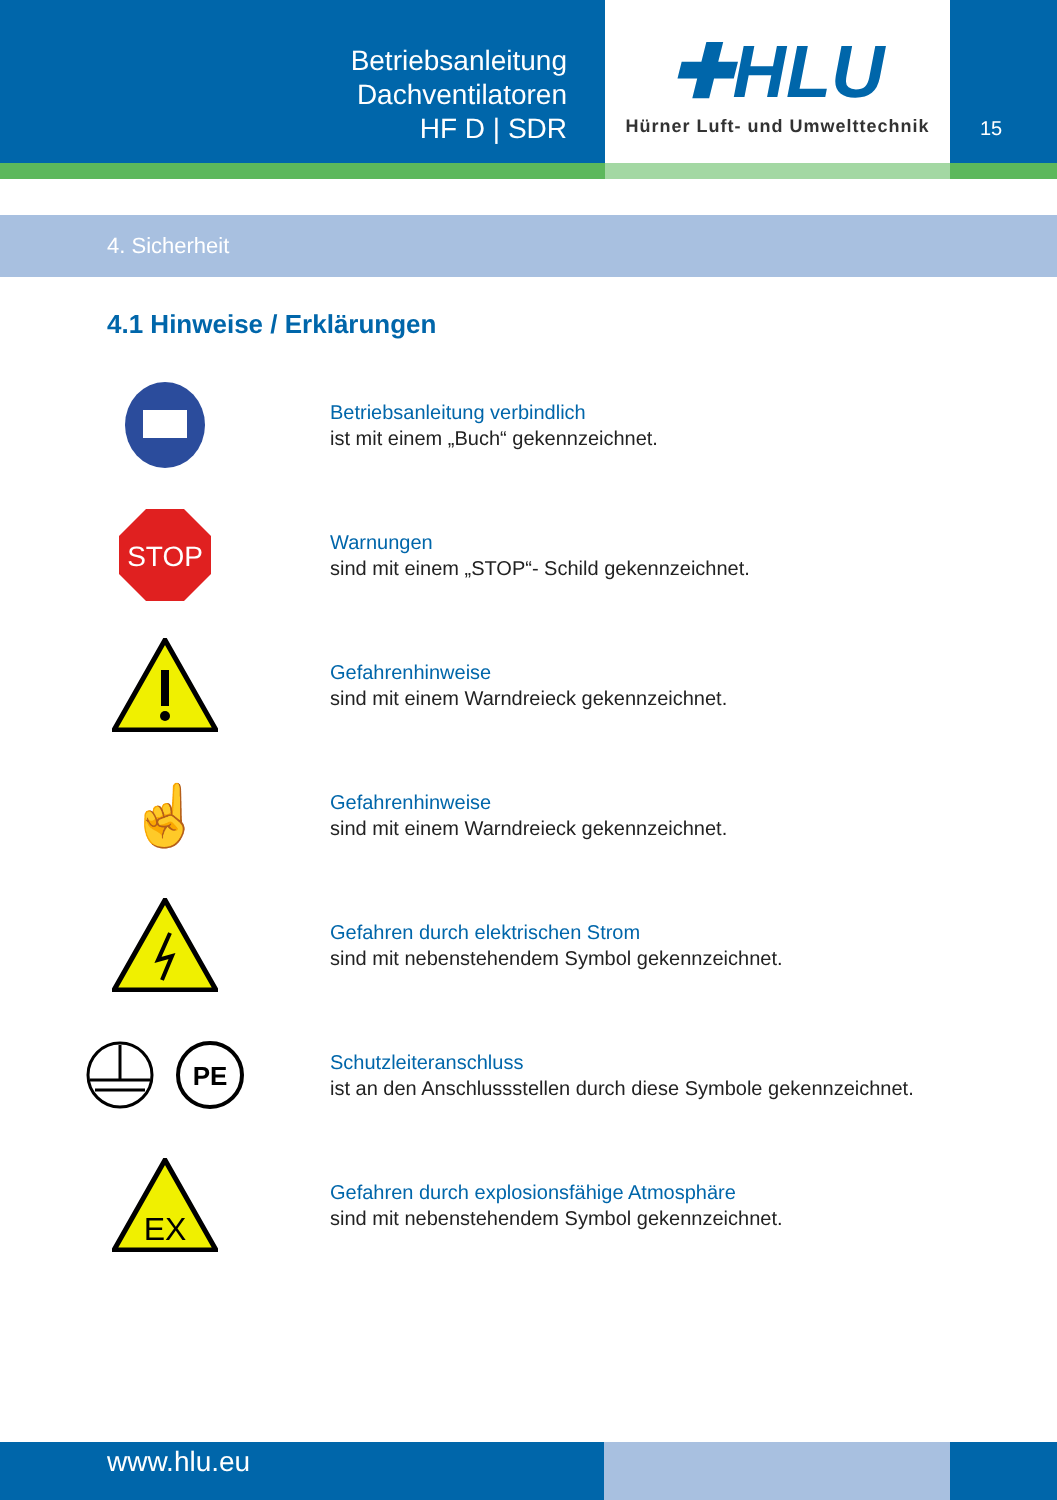Betriebsanleitung
Dachventilatoren
HF D | SDR
✚HLU
Hürner Luft- und Umwelttechnik
15
4. Sicherheit
4.1 Hinweise / Erklärungen
Betriebsanleitung verbindlich
ist mit einem „Buch“ gekennzeichnet.
STOP
Warnungen
sind mit einem „STOP“- Schild gekennzeichnet.
Gefahrenhinweise
sind mit einem Warndreieck gekennzeichnet.
☝
Gefahrenhinweise
sind mit einem Warndreieck gekennzeichnet.
Gefahren durch elektrischen Strom
sind mit nebenstehendem Symbol gekennzeichnet.
PE
Schutzleiteranschluss
ist an den Anschlussstellen durch diese Symbole gekennzeichnet.
EX
Gefahren durch explosionsfähige Atmosphäre
sind mit nebenstehendem Symbol gekennzeichnet.
www.hlu.eu